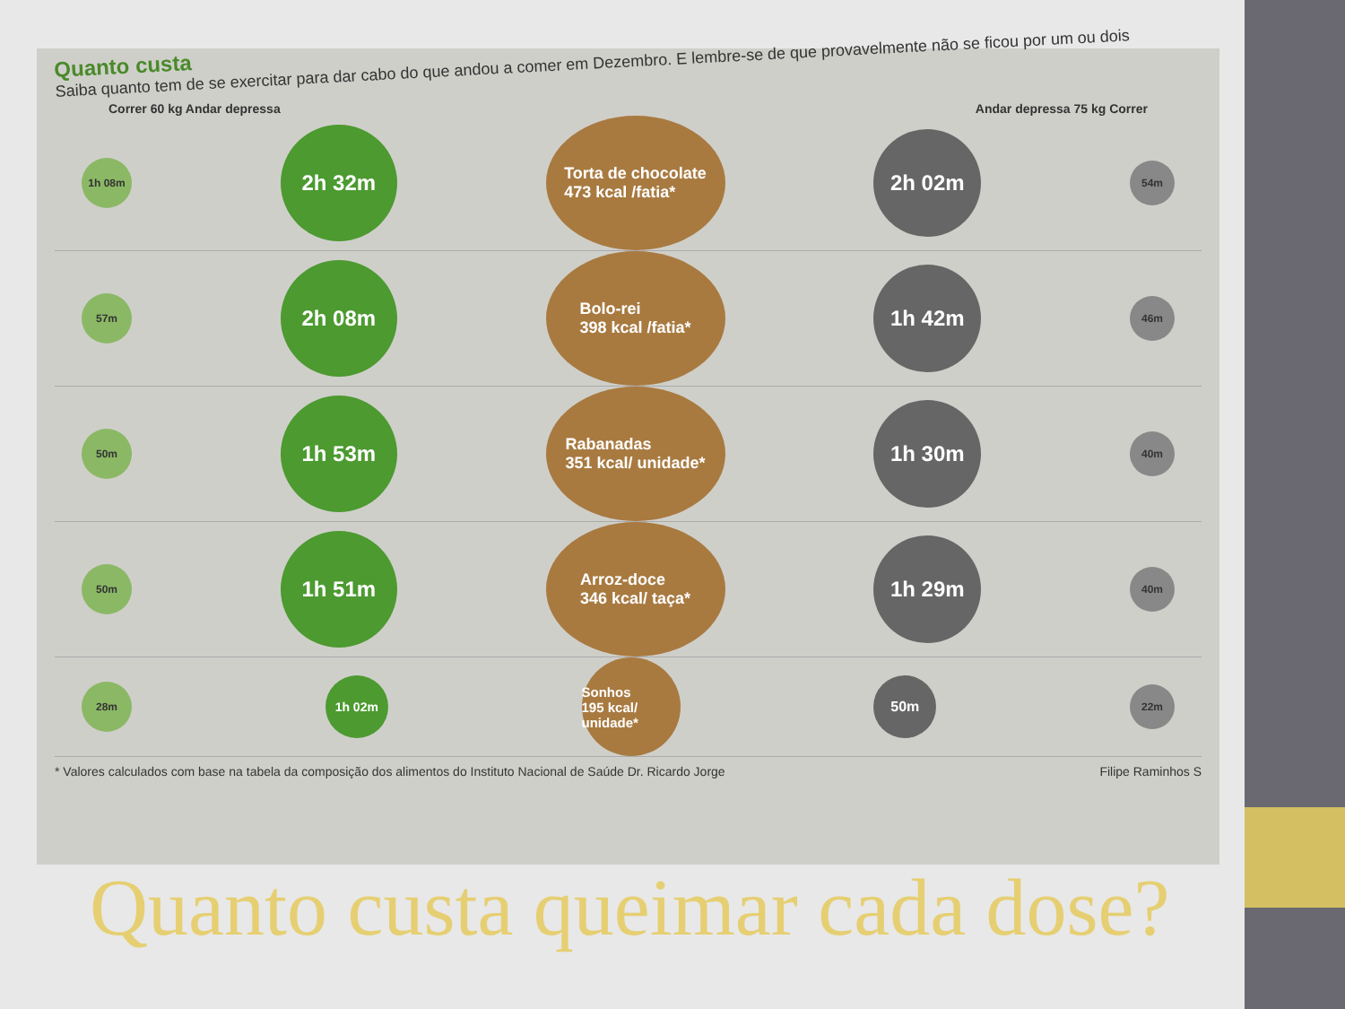Quanto custa
Saiba quanto tem de se exercitar para dar cabo do que andou a comer em Dezembro. E lembre-se de que provavelmente não se ficou por um ou dois
Correr 60 kg Andar depressa Andar depressa 75 kg Correr
1h 08m
2h 32m
Torta de chocolate
473 kcal /fatia*
2h 02m
54m
57m
2h 08m
Bolo-rei
398 kcal /fatia*
1h 42m
46m
50m
1h 53m
Rabanadas
351 kcal/ unidade*
1h 30m
40m
50m
1h 51m
Arroz-doce
346 kcal/ taça*
1h 29m
40m
28m
1h 02m
Sonhos
195 kcal/ unidade*
50m
22m
* Valores calculados com base na tabela da composição dos alimentos do Instituto Nacional de Saúde Dr. Ricardo Jorge Filipe Raminhos S
Quanto custa queimar cada dose?